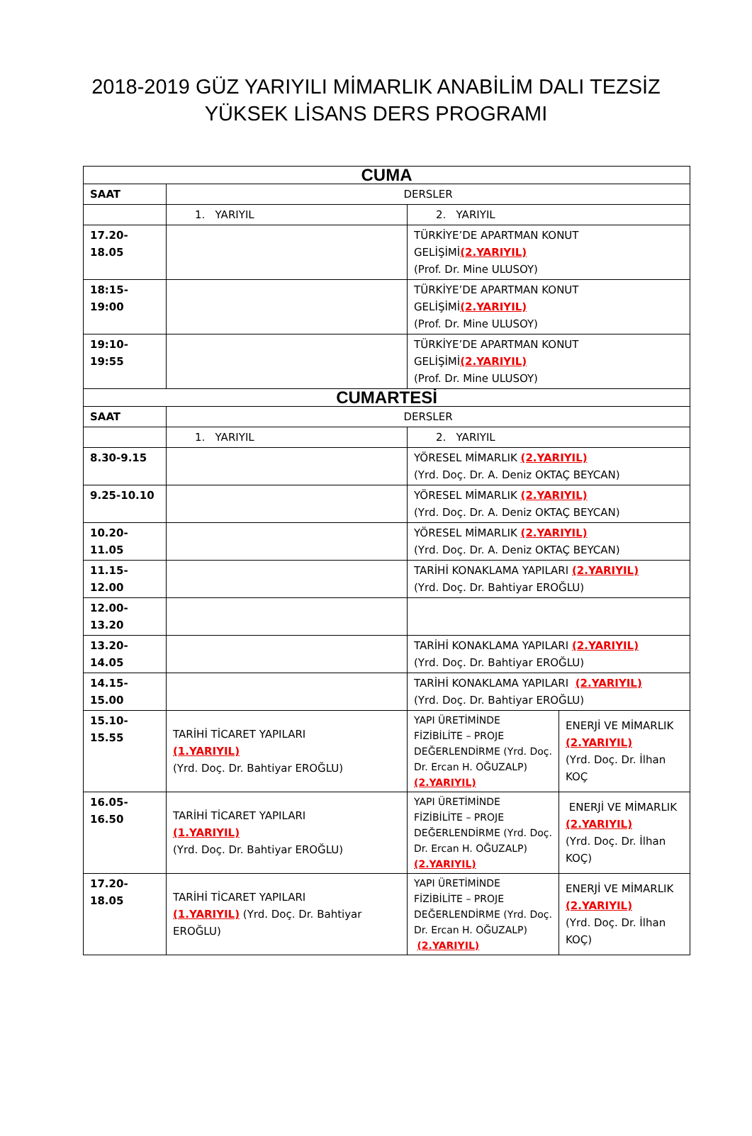2018-2019 GÜZ YARIYILI MİMARLIK ANABİLİM DALI TEZSİZ
YÜKSEK LİSANS DERS PROGRAMI
| CUMA | | | |
| --- | --- | --- | --- |
| SAAT | DERSLER | | |
| | 1. YARIYIL | 2. YARIYIL | |
| 17.20-18.05 | | TÜRKİYE’DE APARTMAN KONUT GELİŞİMİ (2.YARIYIL) (Prof. Dr. Mine ULUSOY) | |
| 18:15-19:00 | | TÜRKİYE’DE APARTMAN KONUT GELİŞİMİ (2.YARIYIL) (Prof. Dr. Mine ULUSOY) | |
| 19:10-19:55 | | TÜRKİYE’DE APARTMAN KONUT GELİŞİMİ (2.YARIYIL) (Prof. Dr. Mine ULUSOY) | |
| CUMARTESİ | | | |
| SAAT | DERSLER | | |
| | 1. YARIYIL | 2. YARIYIL | |
| 8.30-9.15 | | YÖRESEL MİMARLIK (2.YARIYIL) (Yrd. Doç. Dr. A. Deniz OKTAÇ BEYCAN) | |
| 9.25-10.10 | | YÖRESEL MİMARLIK (2.YARIYIL) (Yrd. Doç. Dr. A. Deniz OKTAÇ BEYCAN) | |
| 10.20-11.05 | | YÖRESEL MİMARLIK (2.YARIYIL) (Yrd. Doç. Dr. A. Deniz OKTAÇ BEYCAN) | |
| 11.15-12.00 | | TARİHİ KONAKLAMA YAPILARI (2.YARIYIL) (Yrd. Doç. Dr. Bahtiyar EROĞLU) | |
| 12.00-13.20 | | | |
| 13.20-14.05 | | TARİHİ KONAKLAMA YAPILARI (2.YARIYIL) (Yrd. Doç. Dr. Bahtiyar EROĞLU) | |
| 14.15-15.00 | | TARİHİ KONAKLAMA YAPILARI (2.YARIYIL) (Yrd. Doç. Dr. Bahtiyar EROĞLU) | |
| 15.10-15.55 | TARİHİ TİCARET YAPILARI (1.YARIYIL) (Yrd. Doç. Dr. Bahtiyar EROĞLU) | YAPI ÜRETİMİNDE FİZİBİLİTE – PROJE DEĞERLENDİRME (Yrd. Doç. Dr. Ercan H. OĞUZALP) (2.YARIYIL) | ENERJİ VE MİMARLIK (2.YARIYIL) (Yrd. Doç. Dr. İlhan KOÇ |
| 16.05-16.50 | TARİHİ TİCARET YAPILARI (1.YARIYIL) (Yrd. Doç. Dr. Bahtiyar EROĞLU) | YAPI ÜRETİMİNDE FİZİBİLİTE – PROJE DEĞERLENDİRME (Yrd. Doç. Dr. Ercan H. OĞUZALP) (2.YARIYIL) | ENERJİ VE MİMARLIK (2.YARIYIL) (Yrd. Doç. Dr. İlhan KOÇ) |
| 17.20-18.05 | TARİHİ TİCARET YAPILARI (1.YARIYIL) (Yrd. Doç. Dr. Bahtiyar EROĞLU) | YAPI ÜRETİMİNDE FİZİBİLİTE – PROJE DEĞERLENDİRME (Yrd. Doç. Dr. Ercan H. OĞUZALP) (2.YARIYIL) | ENERJİ VE MİMARLIK (2.YARIYIL) (Yrd. Doç. Dr. İlhan KOÇ) |